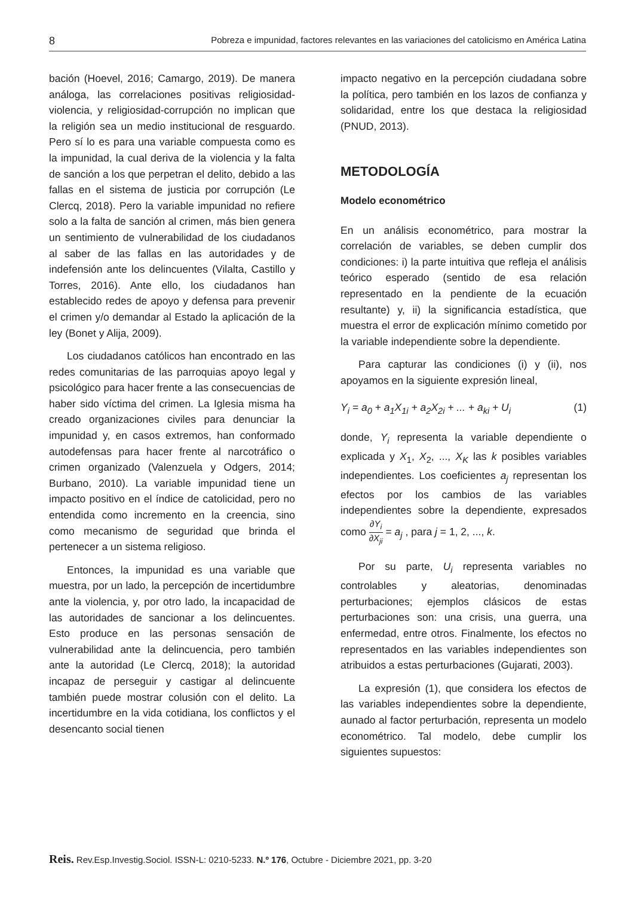8 Pobreza e impunidad, factores relevantes en las variaciones del catolicismo en América Latina
bación (Hoevel, 2016; Camargo, 2019). De manera análoga, las correlaciones positivas religiosidad-violencia, y religiosidad-corrupción no implican que la religión sea un medio institucional de resguardo. Pero sí lo es para una variable compuesta como es la impunidad, la cual deriva de la violencia y la falta de sanción a los que perpetran el delito, debido a las fallas en el sistema de justicia por corrupción (Le Clercq, 2018). Pero la variable impunidad no refiere solo a la falta de sanción al crimen, más bien genera un sentimiento de vulnerabilidad de los ciudadanos al saber de las fallas en las autoridades y de indefensión ante los delincuentes (Vilalta, Castillo y Torres, 2016). Ante ello, los ciudadanos han establecido redes de apoyo y defensa para prevenir el crimen y/o demandar al Estado la aplicación de la ley (Bonet y Alija, 2009).
Los ciudadanos católicos han encontrado en las redes comunitarias de las parroquias apoyo legal y psicológico para hacer frente a las consecuencias de haber sido víctima del crimen. La Iglesia misma ha creado organizaciones civiles para denunciar la impunidad y, en casos extremos, han conformado autodefensas para hacer frente al narcotráfico o crimen organizado (Valenzuela y Odgers, 2014; Burbano, 2010). La variable impunidad tiene un impacto positivo en el índice de catolicidad, pero no entendida como incremento en la creencia, sino como mecanismo de seguridad que brinda el pertenecer a un sistema religioso.
Entonces, la impunidad es una variable que muestra, por un lado, la percepción de incertidumbre ante la violencia, y, por otro lado, la incapacidad de las autoridades de sancionar a los delincuentes. Esto produce en las personas sensación de vulnerabilidad ante la delincuencia, pero también ante la autoridad (Le Clercq, 2018); la autoridad incapaz de perseguir y castigar al delincuente también puede mostrar colusión con el delito. La incertidumbre en la vida cotidiana, los conflictos y el desencanto social tienen
impacto negativo en la percepción ciudadana sobre la política, pero también en los lazos de confianza y solidaridad, entre los que destaca la religiosidad (PNUD, 2013).
METODOLOGÍA
Modelo econométrico
En un análisis econométrico, para mostrar la correlación de variables, se deben cumplir dos condiciones: i) la parte intuitiva que refleja el análisis teórico esperado (sentido de esa relación representado en la pendiente de la ecuación resultante) y, ii) la significancia estadística, que muestra el error de explicación mínimo cometido por la variable independiente sobre la dependiente.
Para capturar las condiciones (i) y (ii), nos apoyamos en la siguiente expresión lineal,
Y<sub>i</sub> = a<sub>0</sub> + a<sub>1</sub>X<sub>1i</sub> + a<sub>2</sub>X<sub>2i</sub> + ... + a<sub>ki</sub> + U<sub>i</sub> (1)
donde, Y<sub>i</sub> representa la variable dependiente o explicada y X<sub>1</sub>, X<sub>2</sub>, ..., X<sub>K</sub> las k posibles variables independientes. Los coeficientes a<sub>j</sub> representan los efectos por los cambios de las variables independientes sobre la dependiente, expresados como ∂Y<sub>i</sub> ∂X<sub>ji</sub> = a<sub>j</sub> , para j = 1, 2, ..., k.
Por su parte, U<sub>i</sub> representa variables no controlables y aleatorias, denominadas perturbaciones; ejemplos clásicos de estas perturbaciones son: una crisis, una guerra, una enfermedad, entre otros. Finalmente, los efectos no representados en las variables independientes son atribuidos a estas perturbaciones (Gujarati, 2003).
La expresión (1), que considera los efectos de las variables independientes sobre la dependiente, aunado al factor perturbación, representa un modelo econométrico. Tal modelo, debe cumplir los siguientes supuestos:
Reis. Rev.Esp.Investig.Sociol. ISSN-L: 0210-5233. N.º 176, Octubre - Diciembre 2021, pp. 3-20